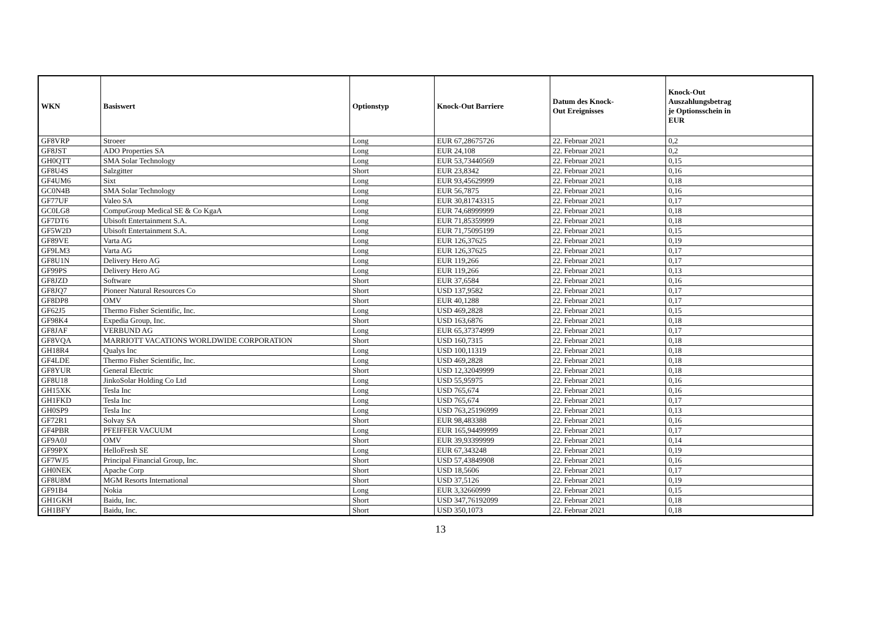| WKN | Basiswert | Optionstyp | Knock-Out Barriere | Datum des Knock- Out Ereignisses | Knock-Out Auszahlungsbetrag je Optionsschein in EUR |
| --- | --- | --- | --- | --- | --- |
| GF8VRP | Stroeer | Long | EUR 67,28675726 | 22. Februar 2021 | 0,2 |
| GF8JST | ADO Properties SA | Long | EUR 24,108 | 22. Februar 2021 | 0,2 |
| GH0QTT | SMA Solar Technology | Long | EUR 53,73440569 | 22. Februar 2021 | 0,15 |
| GF8U4S | Salzgitter | Short | EUR 23,8342 | 22. Februar 2021 | 0,16 |
| GF4UM6 | Sixt | Long | EUR 93,45629999 | 22. Februar 2021 | 0,18 |
| GC0N4B | SMA Solar Technology | Long | EUR 56,7875 | 22. Februar 2021 | 0,16 |
| GF77UF | Valeo SA | Long | EUR 30,81743315 | 22. Februar 2021 | 0,17 |
| GC0LG8 | CompuGroup Medical SE & Co KgaA | Long | EUR 74,68999999 | 22. Februar 2021 | 0,18 |
| GF7DT6 | Ubisoft Entertainment S.A. | Long | EUR 71,85359999 | 22. Februar 2021 | 0,18 |
| GF5W2D | Ubisoft Entertainment S.A. | Long | EUR 71,75095199 | 22. Februar 2021 | 0,15 |
| GF89VE | Varta AG | Long | EUR 126,37625 | 22. Februar 2021 | 0,19 |
| GF9LM3 | Varta AG | Long | EUR 126,37625 | 22. Februar 2021 | 0,17 |
| GF8U1N | Delivery Hero AG | Long | EUR 119,266 | 22. Februar 2021 | 0,17 |
| GF99PS | Delivery Hero AG | Long | EUR 119,266 | 22. Februar 2021 | 0,13 |
| GF8JZD | Software | Short | EUR 37,6584 | 22. Februar 2021 | 0,16 |
| GF8JQ7 | Pioneer Natural Resources Co | Short | USD 137,9582 | 22. Februar 2021 | 0,17 |
| GF8DP8 | OMV | Short | EUR 40,1288 | 22. Februar 2021 | 0,17 |
| GF62J5 | Thermo Fisher Scientific, Inc. | Long | USD 469,2828 | 22. Februar 2021 | 0,15 |
| GF98K4 | Expedia Group, Inc. | Short | USD 163,6876 | 22. Februar 2021 | 0,18 |
| GF8JAF | VERBUND AG | Long | EUR 65,37374999 | 22. Februar 2021 | 0,17 |
| GF8VQA | MARRIOTT VACATIONS WORLDWIDE CORPORATION | Short | USD 160,7315 | 22. Februar 2021 | 0,18 |
| GH18R4 | Qualys Inc | Long | USD 100,11319 | 22. Februar 2021 | 0,18 |
| GF4LDE | Thermo Fisher Scientific, Inc. | Long | USD 469,2828 | 22. Februar 2021 | 0,18 |
| GF8YUR | General Electric | Short | USD 12,32049999 | 22. Februar 2021 | 0,18 |
| GF8U18 | JinkoSolar Holding Co Ltd | Long | USD 55,95975 | 22. Februar 2021 | 0,16 |
| GH15XK | Tesla Inc | Long | USD 765,674 | 22. Februar 2021 | 0,16 |
| GH1FKD | Tesla Inc | Long | USD 765,674 | 22. Februar 2021 | 0,17 |
| GH0SP9 | Tesla Inc | Long | USD 763,25196999 | 22. Februar 2021 | 0,13 |
| GF72R1 | Solvay SA | Short | EUR 98,483388 | 22. Februar 2021 | 0,16 |
| GF4PBR | PFEIFFER VACUUM | Long | EUR 165,94499999 | 22. Februar 2021 | 0,17 |
| GF9A0J | OMV | Short | EUR 39,93399999 | 22. Februar 2021 | 0,14 |
| GF99PX | HelloFresh SE | Long | EUR 67,343248 | 22. Februar 2021 | 0,19 |
| GF7WJ5 | Principal Financial Group, Inc. | Short | USD 57,43849908 | 22. Februar 2021 | 0,16 |
| GH0NEK | Apache Corp | Short | USD 18,5606 | 22. Februar 2021 | 0,17 |
| GF8U8M | MGM Resorts International | Short | USD 37,5126 | 22. Februar 2021 | 0,19 |
| GF91B4 | Nokia | Long | EUR 3,32660999 | 22. Februar 2021 | 0,15 |
| GH1GKH | Baidu, Inc. | Short | USD 347,76192099 | 22. Februar 2021 | 0,18 |
| GH1BFY | Baidu, Inc. | Short | USD 350,1073 | 22. Februar 2021 | 0,18 |
13